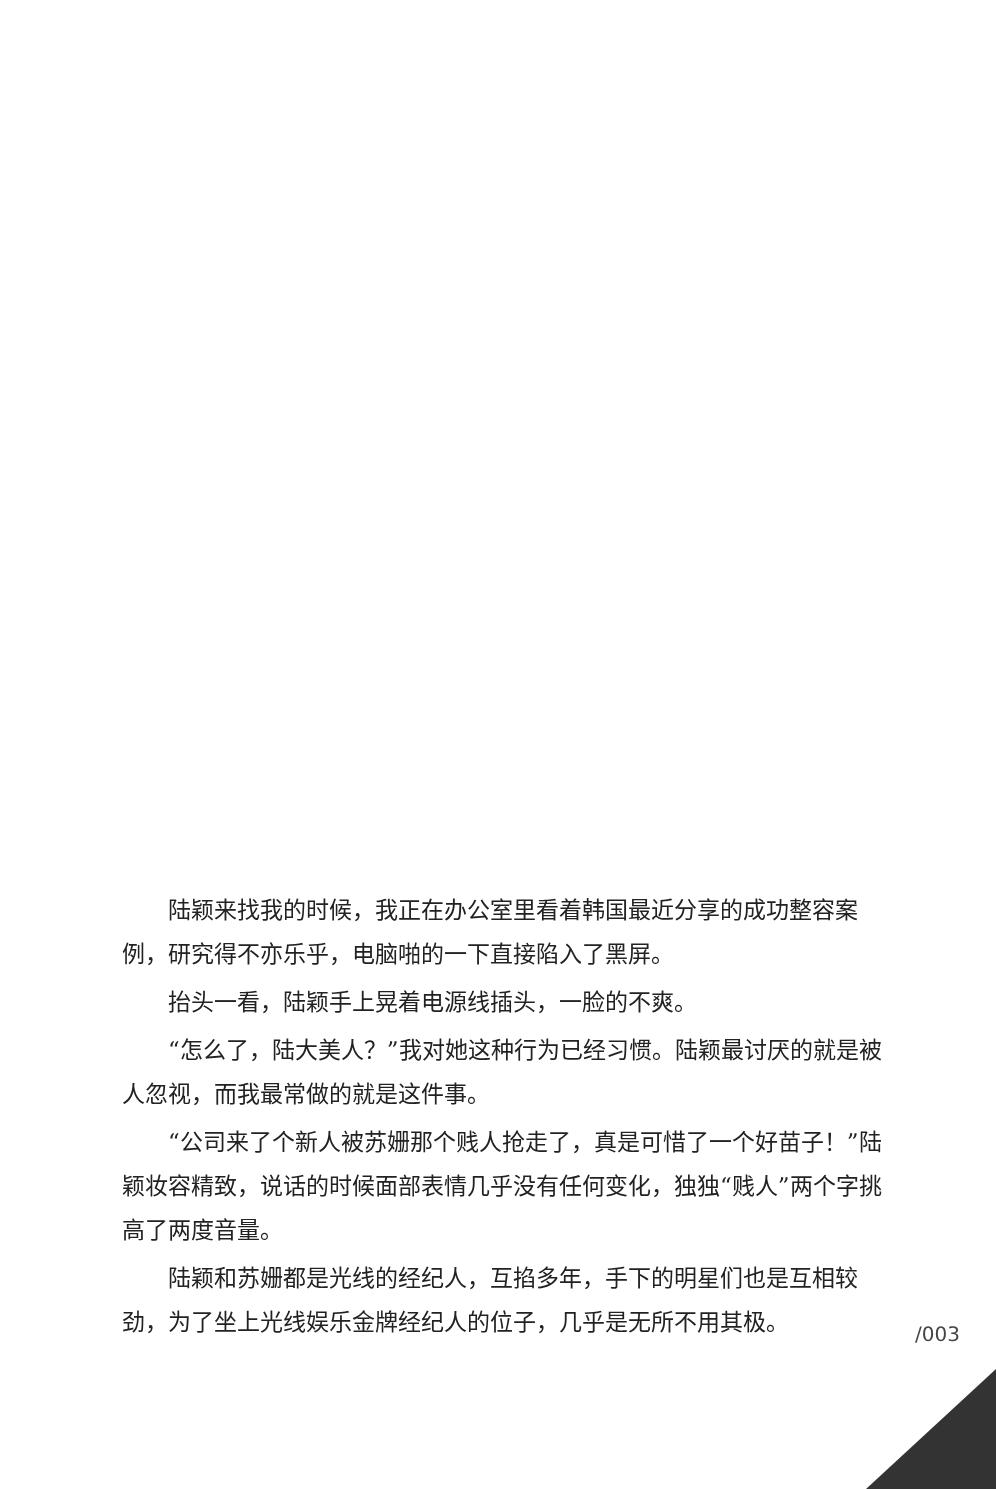陆颖来找我的时候，我正在办公室里看着韩国最近分享的成功整容案例，研究得不亦乐乎，电脑啪的一下直接陷入了黑屏。
抬头一看，陆颖手上晃着电源线插头，一脸的不爽。
“怎么了，陆大美人？”我对她这种行为已经习惯。陆颖最讨厌的就是被人忽视，而我最常做的就是这件事。
“公司来了个新人被苏姗那个贱人抢走了，真是可惜了一个好苗子！”陆颖妆容精致，说话的时候面部表情几乎没有任何变化，独独“贱人”两个字挑高了两度音量。
陆颖和苏姗都是光线的经纪人，互掐多年，手下的明星们也是互相较劲，为了坐上光线娱乐金牌经纪人的位子，几乎是无所不用其极。
/003